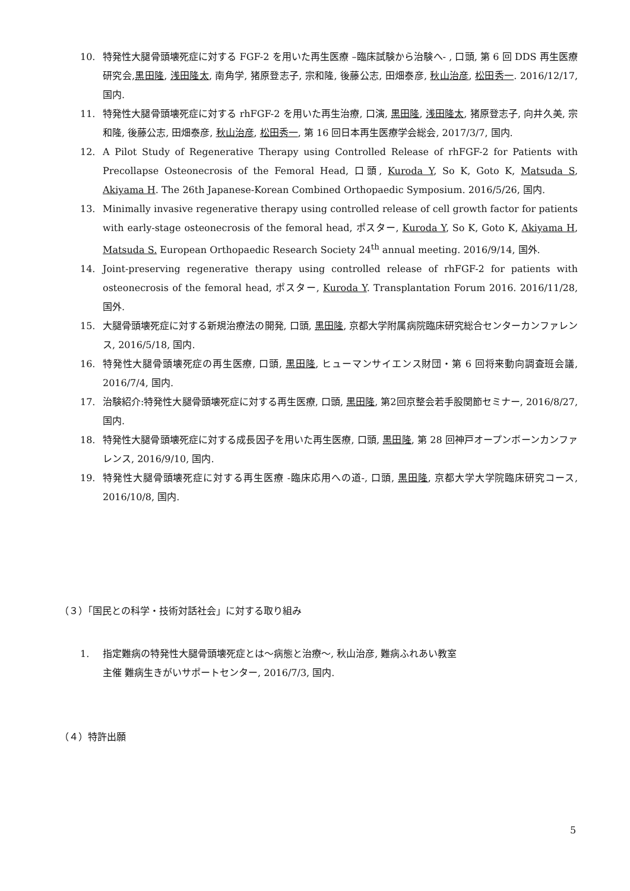10. 特発性大腿骨頭壊死症に対する FGF-2 を用いた再生医療 –臨床試験から治験へ- , 口頭, 第 6 回 DDS 再生医療研究会,黒田隆, 浅田隆太, 南角学, 猪原登志子, 宗和隆, 後藤公志, 田畑泰彦, 秋山治彦, 松田秀一. 2016/12/17, 国内.
11. 特発性大腿骨頭壊死症に対する rhFGF-2 を用いた再生治療, 口演, 黒田隆, 浅田隆太, 猪原登志子, 向井久美, 宗和隆, 後藤公志, 田畑泰彦, 秋山治彦, 松田秀一, 第 16 回日本再生医療学会総会, 2017/3/7, 国内.
12. A Pilot Study of Regenerative Therapy using Controlled Release of rhFGF-2 for Patients with Precollapse Osteonecrosis of the Femoral Head, 口頭, Kuroda Y, So K, Goto K, Matsuda S, Akiyama H. The 26th Japanese-Korean Combined Orthopaedic Symposium. 2016/5/26, 国内.
13. Minimally invasive regenerative therapy using controlled release of cell growth factor for patients with early-stage osteonecrosis of the femoral head, ポスター, Kuroda Y, So K, Goto K, Akiyama H, Matsuda S. European Orthopaedic Research Society 24<sup>th</sup> annual meeting. 2016/9/14, 国外.
14. Joint-preserving regenerative therapy using controlled release of rhFGF-2 for patients with osteonecrosis of the femoral head, ポスター, Kuroda Y. Transplantation Forum 2016. 2016/11/28, 国外.
15. 大腿骨頭壊死症に対する新規治療法の開発, 口頭, 黒田隆, 京都大学附属病院臨床研究総合センターカンファレンス, 2016/5/18, 国内.
16. 特発性大腿骨頭壊死症の再生医療, 口頭, 黒田隆, ヒューマンサイエンス財団・第 6 回将来動向調査班会議, 2016/7/4, 国内.
17. 治験紹介:特発性大腿骨頭壊死症に対する再生医療, 口頭, 黒田隆, 第2回京整会若手股関節セミナー, 2016/8/27, 国内.
18. 特発性大腿骨頭壊死症に対する成長因子を用いた再生医療, 口頭, 黒田隆, 第 28 回神戸オープンボーンカンファレンス, 2016/9/10, 国内.
19. 特発性大腿骨頭壊死症に対する再生医療 -臨床応用への道-, 口頭, 黒田隆, 京都大学大学院臨床研究コース, 2016/10/8, 国内.
（３）「国民との科学・技術対話社会」に対する取り組み
1. 指定難病の特発性大腿骨頭壊死症とは～病態と治療～, 秋山治彦, 難病ふれあい教室
主催 難病生きがいサポートセンター, 2016/7/3, 国内.
（４）特許出願
5